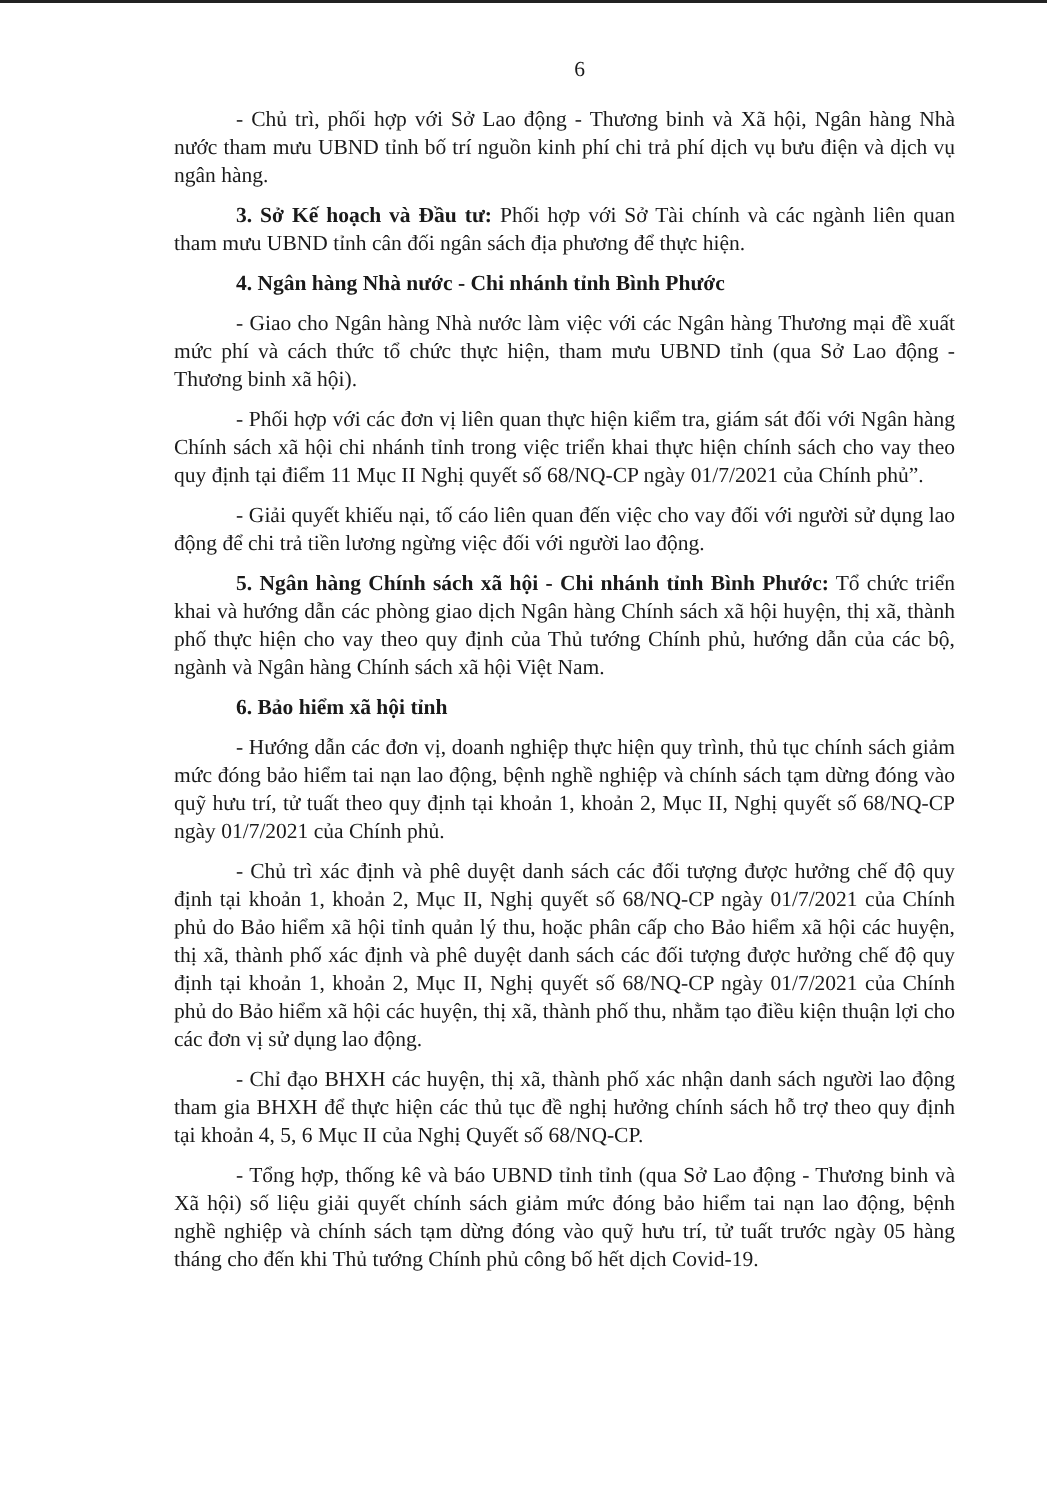6
- Chủ trì, phối hợp với Sở Lao động - Thương binh và Xã hội, Ngân hàng Nhà nước tham mưu UBND tỉnh bố trí nguồn kinh phí chi trả phí dịch vụ bưu điện và dịch vụ ngân hàng.
3. Sở Kế hoạch và Đầu tư: Phối hợp với Sở Tài chính và các ngành liên quan tham mưu UBND tỉnh cân đối ngân sách địa phương để thực hiện.
4. Ngân hàng Nhà nước - Chi nhánh tỉnh Bình Phước
- Giao cho Ngân hàng Nhà nước làm việc với các Ngân hàng Thương mại đề xuất mức phí và cách thức tổ chức thực hiện, tham mưu UBND tỉnh (qua Sở Lao động - Thương binh xã hội).
- Phối hợp với các đơn vị liên quan thực hiện kiểm tra, giám sát đối với Ngân hàng Chính sách xã hội chi nhánh tỉnh trong việc triển khai thực hiện chính sách cho vay theo quy định tại điểm 11 Mục II Nghị quyết số 68/NQ-CP ngày 01/7/2021 của Chính phủ”.
- Giải quyết khiếu nại, tố cáo liên quan đến việc cho vay đối với người sử dụng lao động để chi trả tiền lương ngừng việc đối với người lao động.
5. Ngân hàng Chính sách xã hội - Chi nhánh tỉnh Bình Phước: Tổ chức triển khai và hướng dẫn các phòng giao dịch Ngân hàng Chính sách xã hội huyện, thị xã, thành phố thực hiện cho vay theo quy định của Thủ tướng Chính phủ, hướng dẫn của các bộ, ngành và Ngân hàng Chính sách xã hội Việt Nam.
6. Bảo hiểm xã hội tỉnh
- Hướng dẫn các đơn vị, doanh nghiệp thực hiện quy trình, thủ tục chính sách giảm mức đóng bảo hiểm tai nạn lao động, bệnh nghề nghiệp và chính sách tạm dừng đóng vào quỹ hưu trí, tử tuất theo quy định tại khoản 1, khoản 2, Mục II, Nghị quyết số 68/NQ-CP ngày 01/7/2021 của Chính phủ.
- Chủ trì xác định và phê duyệt danh sách các đối tượng được hưởng chế độ quy định tại khoản 1, khoản 2, Mục II, Nghị quyết số 68/NQ-CP ngày 01/7/2021 của Chính phủ do Bảo hiểm xã hội tỉnh quản lý thu, hoặc phân cấp cho Bảo hiểm xã hội các huyện, thị xã, thành phố xác định và phê duyệt danh sách các đối tượng được hưởng chế độ quy định tại khoản 1, khoản 2, Mục II, Nghị quyết số 68/NQ-CP ngày 01/7/2021 của Chính phủ do Bảo hiểm xã hội các huyện, thị xã, thành phố thu, nhằm tạo điều kiện thuận lợi cho các đơn vị sử dụng lao động.
- Chỉ đạo BHXH các huyện, thị xã, thành phố xác nhận danh sách người lao động tham gia BHXH để thực hiện các thủ tục đề nghị hưởng chính sách hỗ trợ theo quy định tại khoản 4, 5, 6 Mục II của Nghị Quyết số 68/NQ-CP.
- Tổng hợp, thống kê và báo UBND tỉnh tỉnh (qua Sở Lao động - Thương binh và Xã hội) số liệu giải quyết chính sách giảm mức đóng bảo hiểm tai nạn lao động, bệnh nghề nghiệp và chính sách tạm dừng đóng vào quỹ hưu trí, tử tuất trước ngày 05 hàng tháng cho đến khi Thủ tướng Chính phủ công bố hết dịch Covid-19.